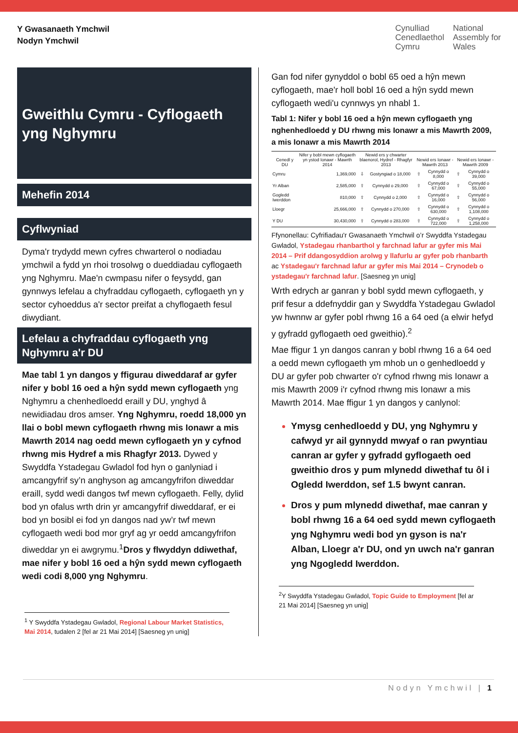Y Gwasanaeth Ymchwil
Nodyn Ymchwil
Cynulliad
Cenedlaethol
Cymru
National
Assembly for
Wales
Gweithlu Cymru - Cyflogaeth yng Nghymru
Mehefin 2014
Cyflwyniad
Dyma'r trydydd mewn cyfres chwarterol o nodiadau ymchwil a fydd yn rhoi trosolwg o dueddiadau cyflogaeth yng Nghymru. Mae'n cwmpasu nifer o feysydd, gan gynnwys lefelau a chyfraddau cyflogaeth, cyflogaeth yn y sector cyhoeddus a'r sector preifat a chyflogaeth fesul diwydiant.
Lefelau a chyfraddau cyflogaeth yng Nghymru a'r DU
Mae tabl 1 yn dangos y ffigurau diweddaraf ar gyfer nifer y bobl 16 oed a hŷn sydd mewn cyflogaeth yng Nghymru a chenhedloedd eraill y DU, ynghyd â newidiadau dros amser. Yng Nghymru, roedd 18,000 yn llai o bobl mewn cyflogaeth rhwng mis Ionawr a mis Mawrth 2014 nag oedd mewn cyflogaeth yn y cyfnod rhwng mis Hydref a mis Rhagfyr 2013. Dywed y Swyddfa Ystadegau Gwladol fod hyn o ganlyniad i amcangyfrif sy’n anghyson ag amcangyfrifon diweddar eraill, sydd wedi dangos twf mewn cyflogaeth. Felly, dylid bod yn ofalus wrth drin yr amcangyfrif diweddaraf, er ei bod yn bosibl ei fod yn dangos nad yw’r twf mewn cyflogaeth wedi bod mor gryf ag yr oedd amcangyfrifon diweddar yn ei awgrymu.<sup>1</sup>Dros y flwyddyn ddiwethaf, mae nifer y bobl 16 oed a hŷn sydd mewn cyflogaeth wedi codi 8,000 yng Nghymru.
<sup>1</sup> Y Swyddfa Ystadegau Gwladol, Regional Labour Market Statistics, Mai 2014, tudalen 2 [fel ar 21 Mai 2014] [Saesneg yn unig]
Gan fod nifer gynyddol o bobl 65 oed a hŷn mewn cyflogaeth, mae'r holl bobl 16 oed a hŷn sydd mewn cyflogaeth wedi'u cynnwys yn nhabl 1.
Tabl 1: Nifer y bobl 16 oed a hŷn mewn cyflogaeth yng nghenhedloedd y DU rhwng mis Ionawr a mis Mawrth 2009, a mis Ionawr a mis Mawrth 2014
| Cenedl y DU | Nifer y bobl mewn cyflogaeth yn ystod Ionawr - Mawrth 2014 | Newid ers y chwarter blaenorol, Hydref - Rhagfyr 2013 | | Newid ers Ionawr - Mawrth 2013 | | Newid ers Ionawr - Mawrth 2009 | |
| --- | --- | --- | --- | --- | --- | --- | --- |
| Cymru | 1,369,000 | ⇩ | Gostyngiad o 18,000 | ⇧ | Cynnydd o 8,000 | ⇧ | Cynnydd o 39,000 |
| Yr Alban | 2,585,000 | ⇧ | Cynnydd o 29,000 | ⇧ | Cynnydd o 67,000 | ⇧ | Cynnydd o 55,000 |
| Gogledd Iwerddon | 810,000 | ⇧ | Cynnydd o 2,000 | ⇧ | Cynnydd o 16,000 | ⇧ | Cynnydd o 56,000 |
| Lloegr | 25,666,000 | ⇧ | Cynnydd o 270,000 | ⇧ | Cynnydd o 630,000 | ⇧ | Cynnydd o 1,108,000 |
| Y DU | 30,430,000 | ⇧ | Cynnydd o 283,000 | ⇧ | Cynnydd o 722,000 | ⇧ | Cynnydd o 1,258,000 |
Ffynonellau: Cyfrifiadau'r Gwasanaeth Ymchwil o’r Swyddfa Ystadegau Gwladol, Ystadegau rhanbarthol y farchnad lafur ar gyfer mis Mai 2014 – Prif ddangosyddion arolwg y llafurlu ar gyfer pob rhanbarth ac Ystadegau'r farchnad lafur ar gyfer mis Mai 2014 – Crynodeb o ystadegau'r farchnad lafur. [Saesneg yn unig]
Wrth edrych ar ganran y bobl sydd mewn cyflogaeth, y prif fesur a ddefnyddir gan y Swyddfa Ystadegau Gwladol yw hwnnw ar gyfer pobl rhwng 16 a 64 oed (a elwir hefyd y gyfradd gyflogaeth oed gweithio).<sup>2</sup>
Mae ffigur 1 yn dangos canran y bobl rhwng 16 a 64 oed a oedd mewn cyflogaeth ym mhob un o genhedloedd y DU ar gyfer pob chwarter o'r cyfnod rhwng mis Ionawr a mis Mawrth 2009 i'r cyfnod rhwng mis Ionawr a mis Mawrth 2014. Mae ffigur 1 yn dangos y canlynol:
Ymysg cenhedloedd y DU, yng Nghymru y cafwyd yr ail gynnydd mwyaf o ran pwyntiau canran ar gyfer y gyfradd gyflogaeth oed gweithio dros y pum mlynedd diwethaf tu ôl i Ogledd Iwerddon, sef 1.5 bwynt canran.
Dros y pum mlynedd diwethaf, mae canran y bobl rhwng 16 a 64 oed sydd mewn cyflogaeth yng Nghymru wedi bod yn gyson is na'r Alban, Lloegr a'r DU, ond yn uwch na'r ganran yng Ngogledd Iwerddon.
<sup>2</sup> Y Swyddfa Ystadegau Gwladol, Topic Guide to Employment [fel ar 21 Mai 2014] [Saesneg yn unig]
Nodyn Ymchwil | 1